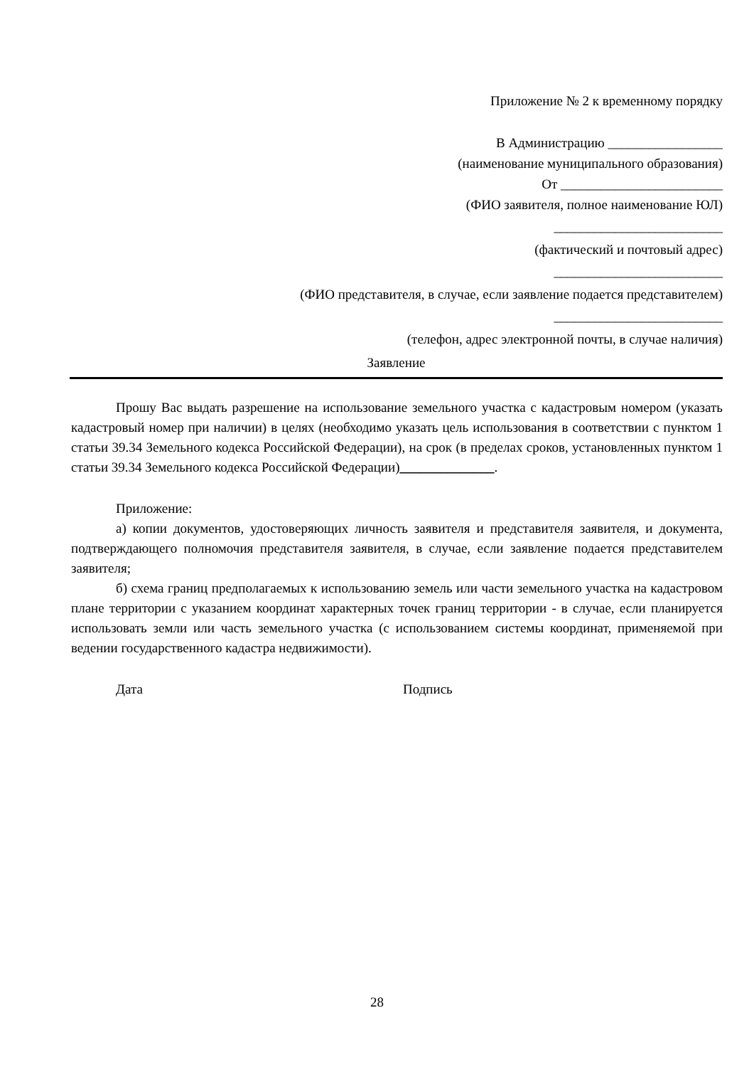Приложение № 2 к временному порядку
В Администрацию _________________
(наименование муниципального образования)
От ________________________
(ФИО заявителя, полное наименование ЮЛ)
_________________________
(фактический и почтовый адрес)
_________________________
(ФИО представителя, в случае, если заявление подается представителем)
_________________________
(телефон, адрес электронной почты, в случае наличия)
Заявление
Прошу Вас выдать разрешение на использование земельного участка с кадастровым номером (указать кадастровый номер при наличии) в целях (необходимо указать цель использования в соответствии с пунктом 1 статьи 39.34 Земельного кодекса Российской Федерации), на срок (в пределах сроков, установленных пунктом 1 статьи 39.34 Земельного кодекса Российской Федерации)______________.
Приложение:
а) копии документов, удостоверяющих личность заявителя и представителя заявителя, и документа, подтверждающего полномочия представителя заявителя, в случае, если заявление подается представителем заявителя;
б) схема границ предполагаемых к использованию земель или части земельного участка на кадастровом плане территории с указанием координат характерных точек границ территории - в случае, если планируется использовать земли или часть земельного участка (с использованием системы координат, применяемой при ведении государственного кадастра недвижимости).
Дата Подпись
28